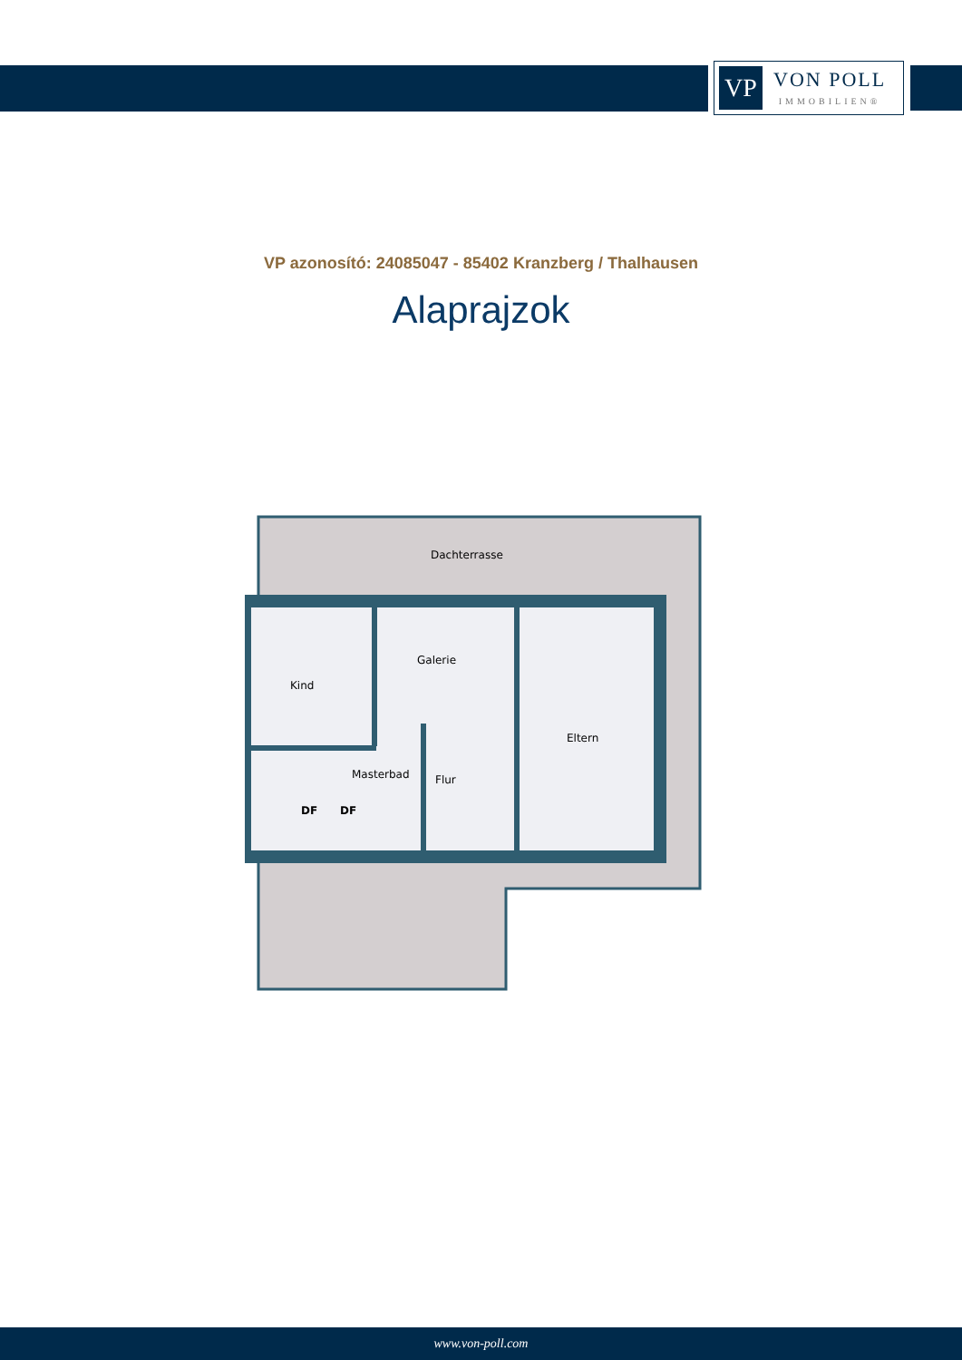VP
VON POLL
IMMOBILIEN®
VP azonosító: 24085047 - 85402 Kranzberg / Thalhausen
Alaprajzok
Dachterrasse
Galerie
Kind
Eltern
Masterbad
Flur
DF
DF
www.von-poll.com